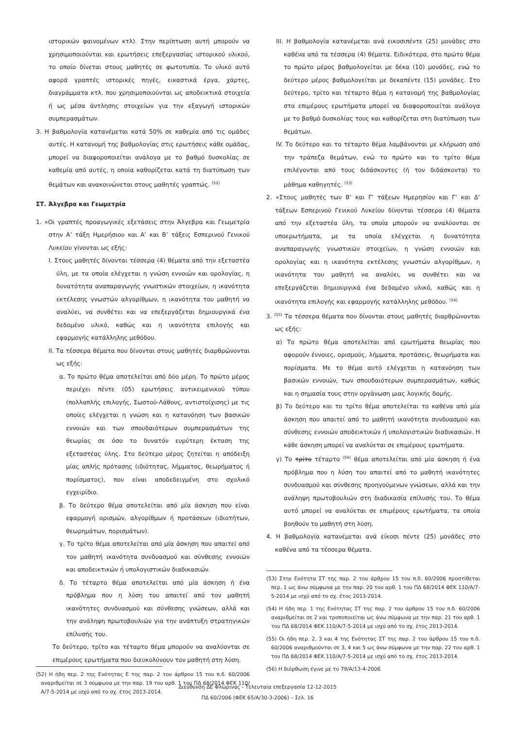ιστορικών φαινομένων κτλ). Στην περίπτωση αυτή μπορούν να χρησιμοποιούνται και ερωτήσεις επεξεργασίας ιστορικού υλικού, το οποίο δίνεται στους μαθητές σε φωτοτυπία. Το υλικό αυτό αφορά γραπτές ιστορικές πηγές, εικαστικά έργα, χάρτες, διαγράμματα κτλ. που χρησιμοποιούνται ως αποδεικτικά στοιχεία ή ως μέσα άντλησης στοιχείων για την εξαγωγή ιστορικών συμπερασμάτων.
3. Η βαθμολογία κατανέμεται κατά 50% σε καθεμία από τις ομάδες αυτές. Η κατανομή της βαθμολογίας στις ερωτήσεις κάθε ομάδας, μπορεί να διαφοροποιείται ανάλογα με το βαθμό δυσκολίας σε καθεμία από αυτές, η οποία καθορίζεται κατά τη διατύπωση των θεμάτων και ανακοινώνεται στους μαθητές γραπτώς. <sup>(52)</sup>
ΣΤ. Άλγεβρα και Γεωμετρία
1. «Οι γραπτές προαγωγικές εξετάσεις στην Άλγεβρα και Γεωμετρία στην Α’ τάξη Ημερήσιου και Α’ και Β’ τάξεις Εσπερινού Γενικού Λυκείου γίνονται ως εξής:
Ι. Στους μαθητές δίνονται τέσσερα (4) θέματα από την εξεταστέα ύλη, με τα οποία ελέγχεται η γνώση εννοιών και ορολογίας, η δυνατότητα αναπαραγωγής γνωστικών στοιχείων, η ικανότητα εκτέλεσης γνωστών αλγορίθμων, η ικανότητα του μαθητή να αναλύει, να συνθέτει και να επεξεργάζεται δημιουργικά ένα δεδομένο υλικό, καθώς και η ικανότητα επιλογής και εφαρμογής κατάλληλης μεθόδου.
ΙΙ. Τα τέσσερα θέματα που δίνονται στους μαθητές διαρθρώνονται ως εξής:
α. Το πρώτο θέμα αποτελείται από δύο μέρη. Το πρώτο μέρος περιέχει πέντε (05) ερωτήσεις αντικειμενικού τύπου (πολλαπλής επιλογής, Σωστού-Λάθους, αντιστοίχισης) με τις οποίες ελέγχεται η γνώση και η κατανόηση των βασικών εννοιών και των σπουδαιότερων συμπερασμάτων της θεωρίας σε όσο το δυνατόν ευρύτερη έκταση της εξεταστέας ύλης. Στο δεύτερο μέρος ζητείται η απόδειξη μίας απλής πρότασης (ιδιότητας, λήμματος, θεωρήματος ή πορίσματος), που είναι αποδεδειγμένη στο σχολικό εγχειρίδιο.
β. Το δεύτερο θέμα αποτελείται από μία άσκηση που είναι εφαρμογή ορισμών, αλγορίθμων ή προτάσεων (ιδιοτήτων, θεωρημάτων, πορισμάτων).
γ. Το τρίτο θέμα αποτελείται από μία άσκηση που απαιτεί από τον μαθητή ικανότητα συνδυασμού και σύνθεσης εννοιών και αποδεικτικών ή υπολογιστικών διαδικασιών.
δ. Το τέταρτο θέμα αποτελείται από μία άσκηση ή ένα πρόβλημα που η λύση του απαιτεί από τον μαθητή ικανότητες συνδυασμού και σύνθεσης γνώσεων, αλλά και την ανάληψη πρωτοβουλιών για την ανάπτυξη στρατηγικών επίλυσής του.
Το δεύτερο, τρίτο και τέταρτο θέμα μπορούν να αναλύονται σε επιμέρους ερωτήματα που διευκολύνουν τον μαθητή στη λύση.
(52) Η ήδη περ. 2 της Ενότητας Ε της παρ. 2 του άρθρου 15 του π.δ. 60/2006 αναριθμείται σε 3 σύμφωνα με την παρ. 19 του αρθ. 1 του ΠΔ 68/2014 ΦΕΚ 110/Α/7-5-2014 με ισχύ από το σχ. έτος 2013-2014.
ΙΙΙ. Η βαθμολογία κατανέμεται ανά εικοσιπέντε (25) μονάδες στο καθένα από τα τέσσερα (4) θέματα. Ειδικότερα, στο πρώτο θέμα το πρώτο μέρος βαθμολογείται με δέκα (10) μονάδες, ενώ το δεύτερο μέρος βαθμολογείται με δεκαπέντε (15) μονάδες. Στο δεύτερο, τρίτο και τέταρτο θέμα η κατανομή της βαθμολογίας στα επιμέρους ερωτήματα μπορεί να διαφοροποιείται ανάλογα με το βαθμό δυσκολίας τους και καθορίζεται στη διατύπωση των θεμάτων.
ΙV. Το δεύτερο και το τέταρτο θέμα λαμβάνονται με κλήρωση από την τράπεζα θεμάτων, ενώ το πρώτο και το τρίτο θέμα επιλέγονται από τους διδάσκοντες (ή τον διδάσκοντα) το μάθημα καθηγητές. <sup>(53)</sup>
2. «Στους μαθητές των Β’ και Γ’ τάξεων Ημερησίου και Γ’ και Δ’ τάξεων Εσπερινού Γενικού Λυκείου δίνονται τέσσερα (4) θέματα από την εξεταστέα ύλη, τα οποία μπορούν να αναλύονται σε υποερωτήματα, με τα οποία ελέγχεται η δυνατότητα αναπαραγωγής γνωστικών στοιχείων, η γνώση εννοιών και ορολογίας και η ικανότητα εκτέλεσης γνωστών αλγορίθμων, η ικανότητα του μαθητή να αναλύει, να συνθέτει και να επεξεργάζεται δημιουργικά ένα δεδομένο υλικό, καθώς και η ικανότητα επιλογής και εφαρμογής κατάλληλης μεθόδου. <sup>(54)</sup>
3. <sup>(55)</sup> Τα τέσσερα θέματα που δίνονται στους μαθητές διαρθρώνονται ως εξής:
α) Το πρώτο θέμα αποτελείται από ερωτήματα θεωρίας που αφορούν έννοιες, ορισμούς, λήμματα, προτάσεις, θεωρήματα και πορίσματα. Με το θέμα αυτό ελέγχεται η κατανόηση των βασικών εννοιών, των σπουδαιότερων συμπερασμάτων, καθώς και η σημασία τους στην οργάνωση μιας λογικής δομής.
β) Το δεύτερο και το τρίτο θέμα αποτελείται το καθένα από μία άσκηση που απαιτεί από το μαθητή ικανότητα συνδυασμού και σύνθεσης εννοιών αποδεικτικών ή υπολογιστικών διαδικασιών. Η κάθε άσκηση μπορεί να αναλύεται σε επιμέρους ερωτήματα.
γ) Το τρίτο τέταρτο <sup>(56)</sup> θέμα αποτελείται από μία άσκηση ή ένα πρόβλημα που η λύση του απαιτεί από το μαθητή ικανότητες συνδυασμού και σύνθεσης προηγούμενων γνώσεων, αλλά και την ανάληψη πρωτοβουλιών στη διαδικασία επίλυσής του. Το θέμα αυτό μπορεί να αναλύεται σε επιμέρους ερωτήματα, τα οποία βοηθούν το μαθητή στη λύση.
4. Η βαθμολογία κατανέμεται ανά είκοσι πέντε (25) μονάδες στο καθένα από τα τέσσερα θέματα.
(53) Στην Ενότητα ΣΤ της παρ. 2 του άρθρου 15 του π.δ. 60/2006 προστίθεται περ. 1 ως άνω σύμφωνα με την παρ. 20 του αρθ. 1 του ΠΔ 68/2014 ΦΕΚ 110/Α/7-5-2014 με ισχύ από το σχ. έτος 2013-2014.
(54) Η ήδη περ. 1 της Ενότητας ΣΤ της παρ. 2 του άρθρου 15 του π.δ. 60/2006 αναριθμείται σε 2 και τροποποιείται ως άνω σύμφωνα με την παρ. 21 του αρθ. 1 του ΠΔ 68/2014 ΦΕΚ 110/Α/7-5-2014 με ισχύ από το σχ. έτος 2013-2014.
(55) Οι ήδη περ. 2, 3 και 4 της Ενότητας ΣΤ της παρ. 2 του άρθρου 15 του π.δ. 60/2006 αναριθμούνται σε 3, 4 και 5 ως άνω σύμφωνα με την παρ. 22 του αρθ. 1 του ΠΔ 68/2014 ΦΕΚ 110/Α/7-5-2014 με ισχύ από το σχ. έτος 2013-2014.
(56) Η διόρθωση έγινε με το 79/Α/13-4-2006
Διεύθυνση ΔΕ Φλώρινας - Τελευταία επεξεργασία 12-12-2015
ΠΔ 60/2006 (ΦΕΚ 65/Α/30-3-2006) – Σελ. 16